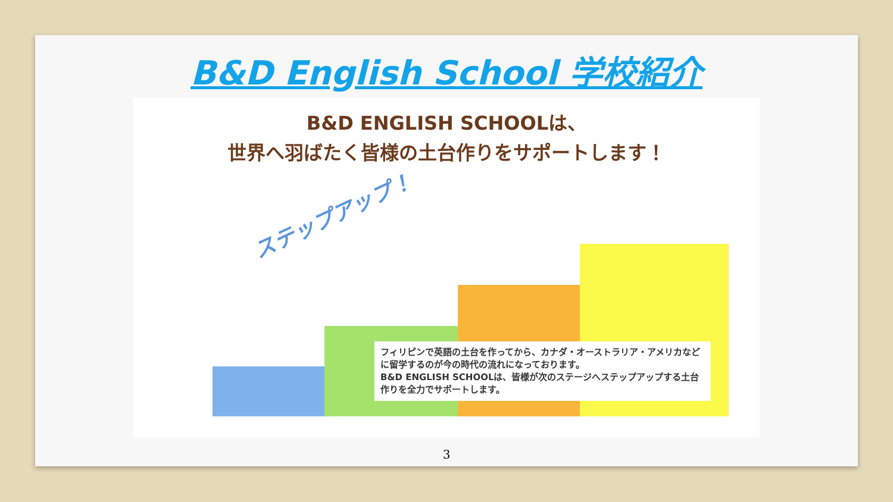B&D English School 学校紹介
B&D ENGLISH SCHOOLは、
世界へ羽ばたく皆様の土台作りをサポートします！
ステップアップ！
フィリピンで英語の土台を作ってから、カナダ・オーストラリア・アメリカなどに留学するのが今の時代の流れになっております。
B&D ENGLISH SCHOOLは、皆様が次のステージへステップアップする土台作りを全力でサポートします。
3